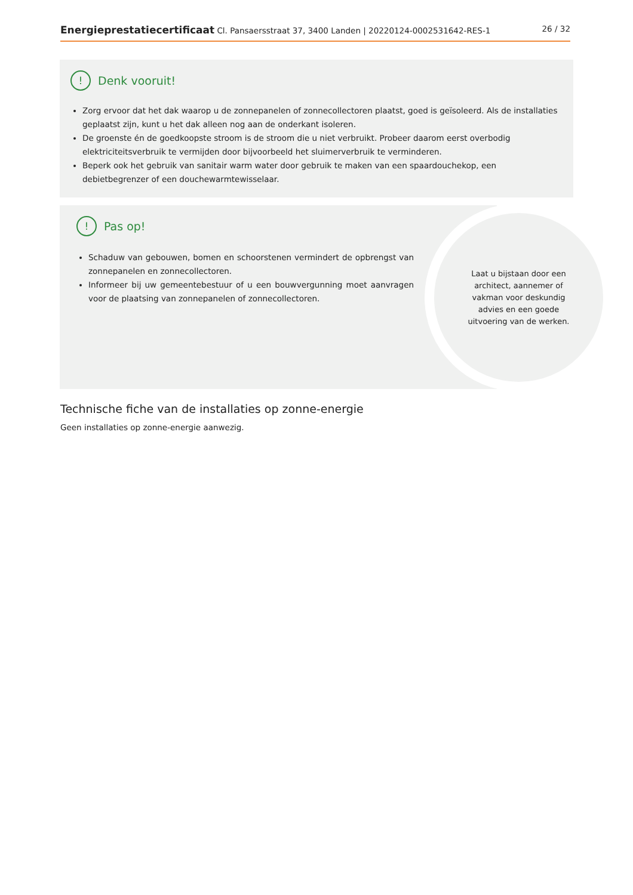Energieprestatiecertificaat Cl. Pansaersstraat 37, 3400 Landen | 20220124-0002531642-RES-1 26 / 32
! Denk vooruit!
Zorg ervoor dat het dak waarop u de zonnepanelen of zonnecollectoren plaatst, goed is geïsoleerd. Als de installaties geplaatst zijn, kunt u het dak alleen nog aan de onderkant isoleren.
De groenste én de goedkoopste stroom is de stroom die u niet verbruikt. Probeer daarom eerst overbodig elektriciteitsverbruik te vermijden door bijvoorbeeld het sluimerverbruik te verminderen.
Beperk ook het gebruik van sanitair warm water door gebruik te maken van een spaardouchekop, een debietbegrenzer of een douchewarmtewisselaar.
! Pas op!
Schaduw van gebouwen, bomen en schoorstenen vermindert de opbrengst van zonnepanelen en zonnecollectoren.
Informeer bij uw gemeentebestuur of u een bouwvergunning moet aanvragen voor de plaatsing van zonnepanelen of zonnecollectoren.
Laat u bijstaan door een architect, aannemer of vakman voor deskundig advies en een goede uitvoering van de werken.
Technische fiche van de installaties op zonne-energie
Geen installaties op zonne-energie aanwezig.